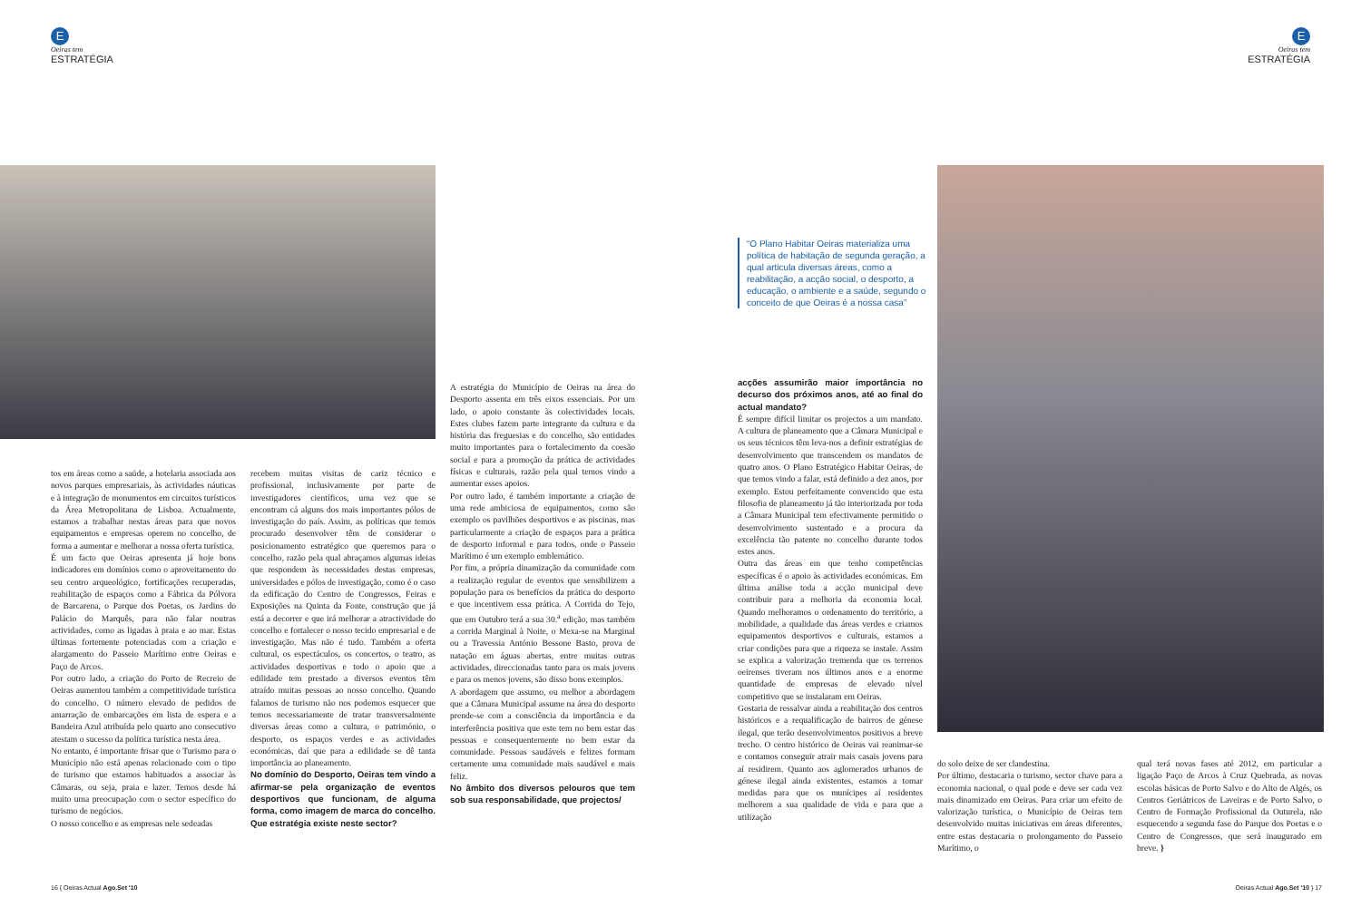E
Oeiras tem
ESTRATÉGIA
tos em áreas como a saúde, a hotelaria associada aos novos parques empresariais, às actividades náuticas e à integração de monumentos em circuitos turísticos da Área Metropolitana de Lisboa. Actualmente, estamos a trabalhar nestas áreas para que novos equipamentos e empresas operem no concelho, de forma a aumentar e melhorar a nossa oferta turística.
É um facto que Oeiras apresenta já hoje bons indicadores em domínios como o aproveitamento do seu centro arqueológico, fortificações recuperadas, reabilitação de espaços como a Fábrica da Pólvora de Barcarena, o Parque dos Poetas, os Jardins do Palácio do Marquês, para não falar noutras actividades, como as ligadas à praia e ao mar. Estas últimas fortemente potenciadas com a criação e alargamento do Passeio Marítimo entre Oeiras e Paço de Arcos.
Por outro lado, a criação do Porto de Recreio de Oeiras aumentou também a competitividade turística do concelho. O número elevado de pedidos de amarração de embarcações em lista de espera e a Bandeira Azul atribuída pelo quarto ano consecutivo atestam o sucesso da política turística nesta área.
No entanto, é importante frisar que o Turismo para o Município não está apenas relacionado com o tipo de turismo que estamos habituados a associar às Câmaras, ou seja, praia e lazer. Temos desde há muito uma preocupação com o sector específico do turismo de negócios.
O nosso concelho e as empresas nele sedeadas
recebem muitas visitas de cariz técnico e profissional, inclusivamente por parte de investigadores científicos, uma vez que se encontram cá alguns dos mais importantes pólos de investigação do país. Assim, as políticas que temos procurado desenvolver têm de considerar o posicionamento estratégico que queremos para o concelho, razão pela qual abraçamos algumas ideias que respondem às necessidades destas empresas, universidades e pólos de investigação, como é o caso da edificação do Centro de Congressos, Feiras e Exposições na Quinta da Fonte, construção que já está a decorrer e que irá melhorar a atractividade do concelho e fortalecer o nosso tecido empresarial e de investigação. Mas não é tudo. Também a oferta cultural, os espectáculos, os concertos, o teatro, as actividades desportivas e todo o apoio que a edilidade tem prestado a diversos eventos têm atraído muitas pessoas ao nosso concelho. Quando falamos de turismo não nos podemos esquecer que temos necessariamente de tratar transversalmente diversas áreas como a cultura, o património, o desporto, os espaços verdes e as actividades económicas, daí que para a edilidade se dê tanta importância ao planeamento.
No domínio do Desporto, Oeiras tem vindo a afirmar-se pela organização de eventos desportivos que funcionam, de alguma forma, como imagem de marca do concelho. Que estratégia existe neste sector?
A estratégia do Município de Oeiras na área do Desporto assenta em três eixos essenciais. Por um lado, o apoio constante às colectividades locais. Estes clubes fazem parte integrante da cultura e da história das freguesias e do concelho, são entidades muito importantes para o fortalecimento da coesão social e para a promoção da prática de actividades físicas e culturais, razão pela qual temos vindo a aumentar esses apoios.
Por outro lado, é também importante a criação de uma rede ambiciosa de equipamentos, como são exemplo os pavilhões desportivos e as piscinas, mas particularmente a criação de espaços para a prática de desporto informal e para todos, onde o Passeio Marítimo é um exemplo emblemático.
Por fim, a própria dinamização da comunidade com a realização regular de eventos que sensibilizem a população para os benefícios da prática do desporto e que incentivem essa prática. A Corrida do Tejo, que em Outubro terá a sua 30.<sup>a</sup> edição, mas também a corrida Marginal à Noite, o Mexa-se na Marginal ou a Travessia António Bessone Basto, prova de natação em águas abertas, entre muitas outras actividades, direccionadas tanto para os mais jovens e para os menos jovens, são disso bons exemplos.
A abordagem que assumo, ou melhor a abordagem que a Câmara Municipal assume na área do desporto prende-se com a consciência da importância e da interferência positiva que este tem no bem estar das pessoas e consequentemente no bem estar da comunidade. Pessoas saudáveis e felizes formam certamente uma comunidade mais saudável e mais feliz.
No âmbito dos diversos pelouros que tem sob sua responsabilidade, que projectos/
16 { Oeiras Actual Ago.Set '10
E
Oeiras tem
ESTRATÉGIA
“O Plano Habitar Oeiras materializa uma política de habitação de segunda geração, a qual articula diversas áreas, como a reabilitação, a acção social, o desporto, a educação, o ambiente e a saúde, segundo o conceito de que Oeiras é a nossa casa”
acções assumirão maior importância no decurso dos próximos anos, até ao final do actual mandato?
É sempre difícil limitar os projectos a um mandato. A cultura de planeamento que a Câmara Municipal e os seus técnicos têm leva-nos a definir estratégias de desenvolvimento que transcendem os mandatos de quatro anos. O Plano Estratégico Habitar Oeiras, de que temos vindo a falar, está definido a dez anos, por exemplo. Estou perfeitamente convencido que esta filosofia de planeamento já tão interiorizada por toda a Câmara Municipal tem efectivamente permitido o desenvolvimento sustentado e a procura da excelência tão patente no concelho durante todos estes anos.
Outra das áreas em que tenho competências específicas é o apoio às actividades económicas. Em última análise toda a acção municipal deve contribuir para a melhoria da economia local. Quando melhoramos o ordenamento do território, a mobilidade, a qualidade das áreas verdes e criamos equipamentos desportivos e culturais, estamos a criar condições para que a riqueza se instale. Assim se explica a valorização tremenda que os terrenos oeirenses tiveram nos últimos anos e a enorme quantidade de empresas de elevado nível competitivo que se instalaram em Oeiras.
Gostaria de ressalvar ainda a reabilitação dos centros históricos e a requalificação de bairros de génese ilegal, que terão desenvolvimentos positivos a breve trecho. O centro histórico de Oeiras vai reanimar-se e contamos conseguir atrair mais casais jovens para aí residirem. Quanto aos aglomerados urbanos de génese ilegal ainda existentes, estamos a tomar medidas para que os munícipes aí residentes melhorem a sua qualidade de vida e para que a utilização
do solo deixe de ser clandestina.
Por último, destacaria o turismo, sector chave para a economia nacional, o qual pode e deve ser cada vez mais dinamizado em Oeiras. Para criar um efeito de valorização turística, o Município de Oeiras tem desenvolvido muitas iniciativas em áreas diferentes, entre estas destacaria o prolongamento do Passeio Marítimo, o
qual terá novas fases até 2012, em particular a ligação Paço de Arcos à Cruz Quebrada, as novas escolas básicas de Porto Salvo e do Alto de Algés, os Centros Geriátricos de Laveiras e de Porto Salvo, o Centro de Formação Profissional da Outurela, não esquecendo a segunda fase do Parque dos Poetas e o Centro de Congressos, que será inaugurado em breve. }
Oeiras Actual Ago.Set '10 } 17